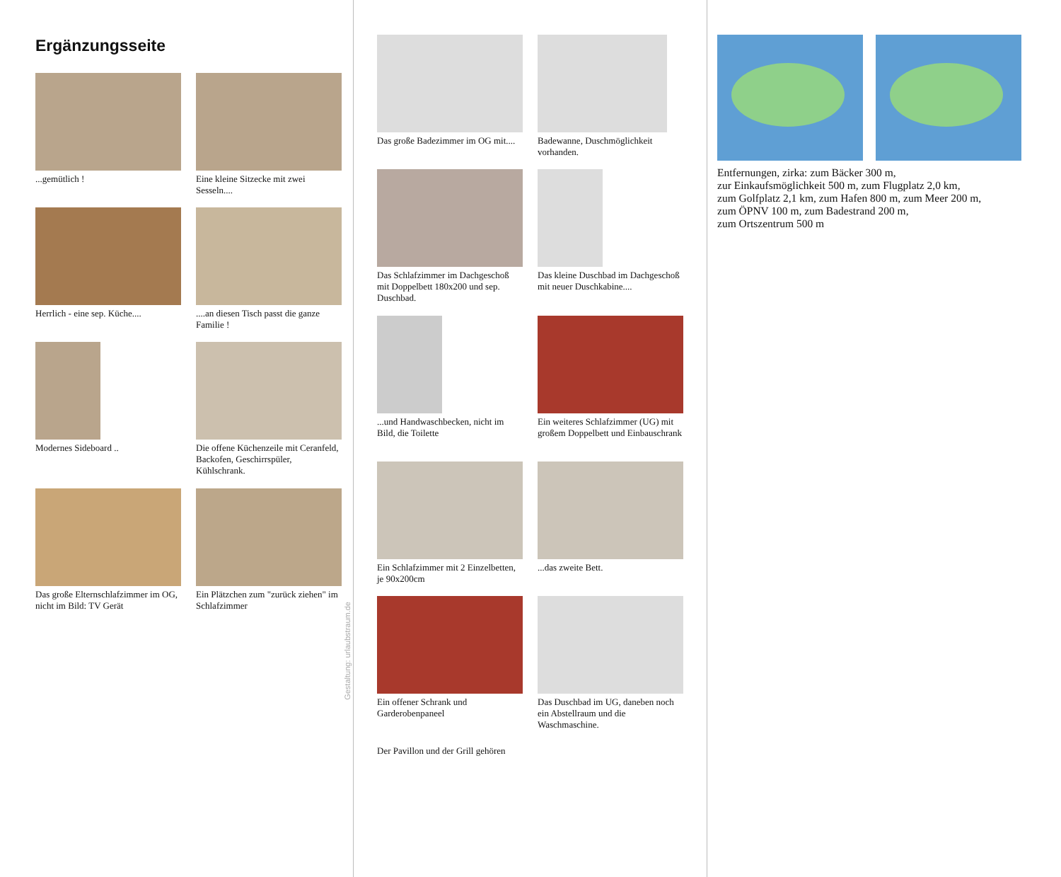Ergänzungsseite
...gemütlich !
Eine kleine Sitzecke mit zwei Sesseln....
Herrlich - eine sep. Küche....
....an diesen Tisch passt die ganze Familie !
Modernes Sideboard ..
Die offene Küchenzeile mit Ceranfeld, Backofen, Geschirrspüler, Kühlschrank.
Das große Elternschlafzimmer im OG, nicht im Bild: TV Gerät
Ein Plätzchen zum "zurück ziehen" im Schlafzimmer
Das große Badezimmer im OG mit....
Badewanne, Duschmöglichkeit vorhanden.
Das Schlafzimmer im Dachgeschoß mit Doppelbett 180x200 und sep. Duschbad.
Das kleine Duschbad im Dachgeschoß mit neuer Duschkabine....
...und Handwaschbecken, nicht im Bild, die Toilette
Ein weiteres Schlafzimmer (UG) mit großem Doppelbett und Einbauschrank
Ein Schlafzimmer mit 2 Einzelbetten, je 90x200cm
...das zweite Bett.
Ein offener Schrank und Garderobenpaneel
Das Duschbad im UG, daneben noch ein Abstellraum und die Waschmaschine.
Der Pavillon und der Grill gehören
Entfernungen, zirka: zum Bäcker 300 m,
zur Einkaufsmöglichkeit 500 m, zum Flugplatz 2,0 km,
zum Golfplatz 2,1 km, zum Hafen 800 m, zum Meer 200 m,
zum ÖPNV 100 m, zum Badestrand 200 m,
zum Ortszentrum 500 m
Gestaltung: urlaubstraum.de